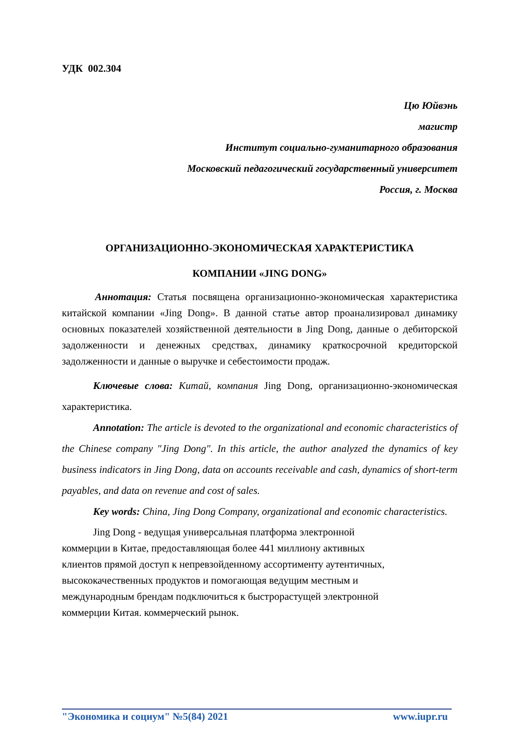УДК 002.304
Цю Юйвэнь
магистр
Институт социально-гуманитарного образования
Московский педагогический государственный университет
Россия, г. Москва
ОРГАНИЗАЦИОННО-ЭКОНОМИЧЕСКАЯ ХАРАКТЕРИСТИКА
КОМПАНИИ «JING DONG»
Аннотация: Статья посвящена организационно-экономическая характеристика китайской компании «Jing Dong». В данной статье автор проанализировал динамику основных показателей хозяйственной деятельности в Jing Dong, данные о дебиторской задолженности и денежных средствах, динамику краткосрочной кредиторской задолженности и данные о выручке и себестоимости продаж.
Ключевые слова: Китай, компания Jing Dong, организационно-экономическая характеристика.
Annotation: The article is devoted to the organizational and economic characteristics of the Chinese company "Jing Dong". In this article, the author analyzed the dynamics of key business indicators in Jing Dong, data on accounts receivable and cash, dynamics of short-term payables, and data on revenue and cost of sales.
Key words: China, Jing Dong Company, organizational and economic characteristics.
Jing Dong - ведущая универсальная платформа электронной
коммерции в Китае, предоставляющая более 441 миллиону активных
клиентов прямой доступ к непревзойденному ассортименту аутентичных,
высококачественных продуктов и помогающая ведущим местным и
международным брендам подключиться к быстрорастущей электронной
коммерции Китая. коммерческий рынок.
"Экономика и социум" №5(84) 2021 www.iupr.ru